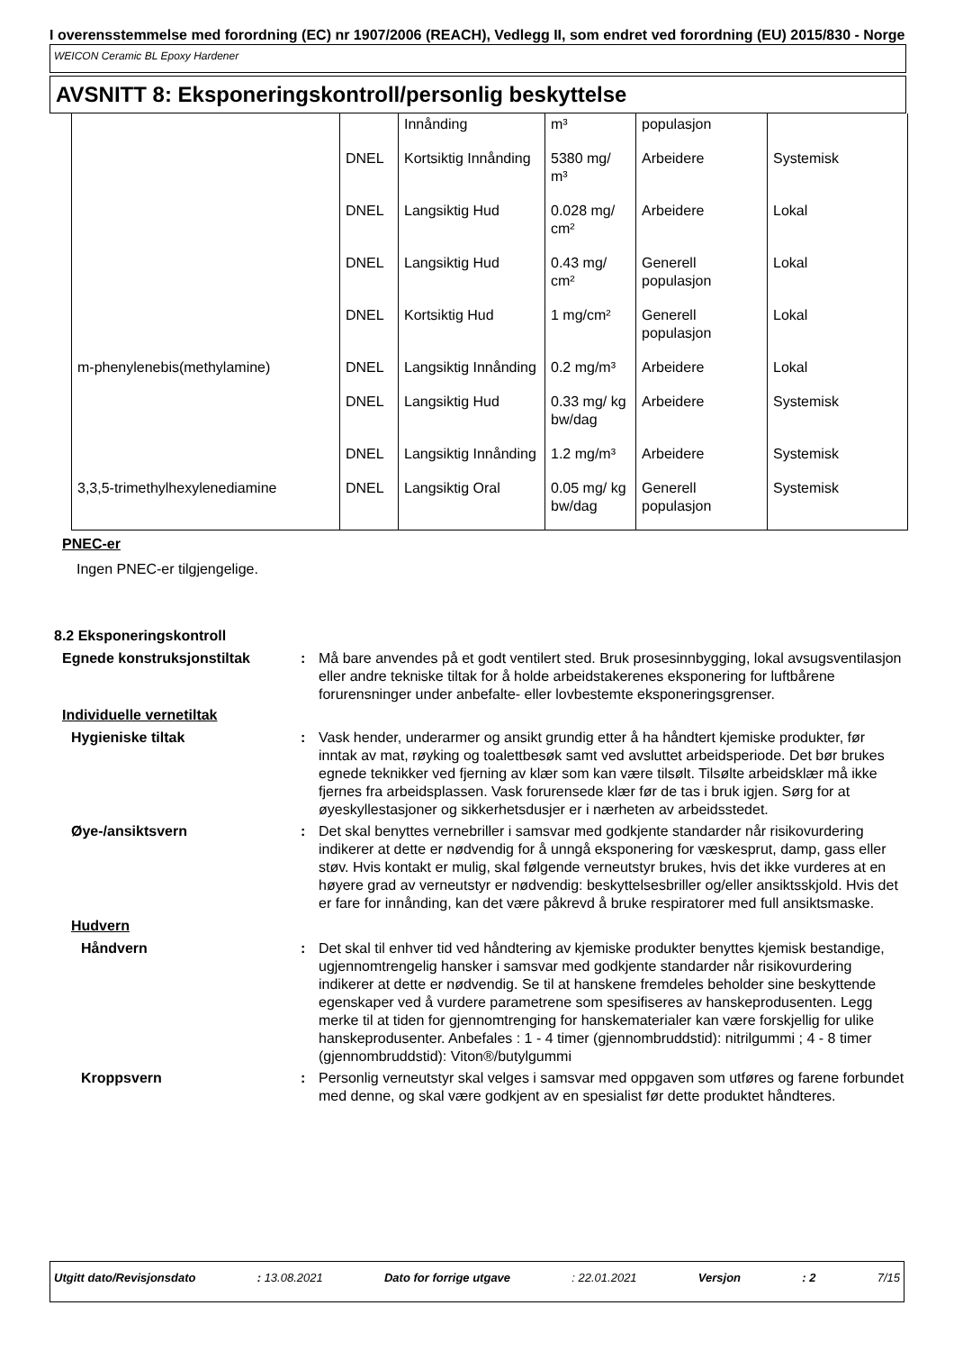I overensstemmelse med forordning (EC) nr 1907/2006 (REACH), Vedlegg II, som endret ved forordning (EU) 2015/830 - Norge
WEICON Ceramic BL Epoxy Hardener
AVSNITT 8: Eksponeringskontroll/personlig beskyttelse
| | | Innånding | m³ | populasjon | |
| | DNEL | Kortsiktig Innånding | 5380 mg/ m³ | Arbeidere | Systemisk |
| | DNEL | Langsiktig Hud | 0.028 mg/ cm² | Arbeidere | Lokal |
| | DNEL | Langsiktig Hud | 0.43 mg/ cm² | Generell populasjon | Lokal |
| | DNEL | Kortsiktig Hud | 1 mg/cm² | Generell populasjon | Lokal |
| m-phenylenebis(methylamine) | DNEL | Langsiktig Innånding | 0.2 mg/m³ | Arbeidere | Lokal |
| | DNEL | Langsiktig Hud | 0.33 mg/ kg bw/dag | Arbeidere | Systemisk |
| | DNEL | Langsiktig Innånding | 1.2 mg/m³ | Arbeidere | Systemisk |
| 3,3,5-trimethylhexylenediamine | DNEL | Langsiktig Oral | 0.05 mg/ kg bw/dag | Generell populasjon | Systemisk |
PNEC-er
Ingen PNEC-er tilgjengelige.
8.2 Eksponeringskontroll
Egnede konstruksjonstiltak
:
Må bare anvendes på et godt ventilert sted. Bruk prosesinnbygging, lokal avsugsventilasjon eller andre tekniske tiltak for å holde arbeidstakerenes eksponering for luftbårene forurensninger under anbefalte- eller lovbestemte eksponeringsgrenser.
Individuelle vernetiltak
Hygieniske tiltak
:
Vask hender, underarmer og ansikt grundig etter å ha håndtert kjemiske produkter, før inntak av mat, røyking og toalettbesøk samt ved avsluttet arbeidsperiode. Det bør brukes egnede teknikker ved fjerning av klær som kan være tilsølt. Tilsølte arbeidsklær må ikke fjernes fra arbeidsplassen. Vask forurensede klær før de tas i bruk igjen. Sørg for at øyeskyllestasjoner og sikkerhetsdusjer er i nærheten av arbeidsstedet.
Øye-/ansiktsvern
:
Det skal benyttes vernebriller i samsvar med godkjente standarder når risikovurdering indikerer at dette er nødvendig for å unngå eksponering for væskesprut, damp, gass eller støv. Hvis kontakt er mulig, skal følgende verneutstyr brukes, hvis det ikke vurderes at en høyere grad av verneutstyr er nødvendig: beskyttelsesbriller og/eller ansiktsskjold. Hvis det er fare for innånding, kan det være påkrevd å bruke respiratorer med full ansiktsmaske.
Hudvern
Håndvern
:
Det skal til enhver tid ved håndtering av kjemiske produkter benyttes kjemisk bestandige, ugjennomtrengelig hansker i samsvar med godkjente standarder når risikovurdering indikerer at dette er nødvendig. Se til at hanskene fremdeles beholder sine beskyttende egenskaper ved å vurdere parametrene som spesifiseres av hanskeprodusenten. Legg merke til at tiden for gjennomtrenging for hanskematerialer kan være forskjellig for ulike hanskeprodusenter. Anbefales : 1 - 4 timer (gjennombruddstid): nitrilgummi ; 4 - 8 timer (gjennombruddstid): Viton®/butylgummi
Kroppsvern
:
Personlig verneutstyr skal velges i samsvar med oppgaven som utføres og farene forbundet med denne, og skal være godkjent av en spesialist før dette produktet håndteres.
Utgitt dato/Revisjonsdato: 13.08.2021 Dato for forrige utgave: 22.01.2021 Versjon: 2 7/15